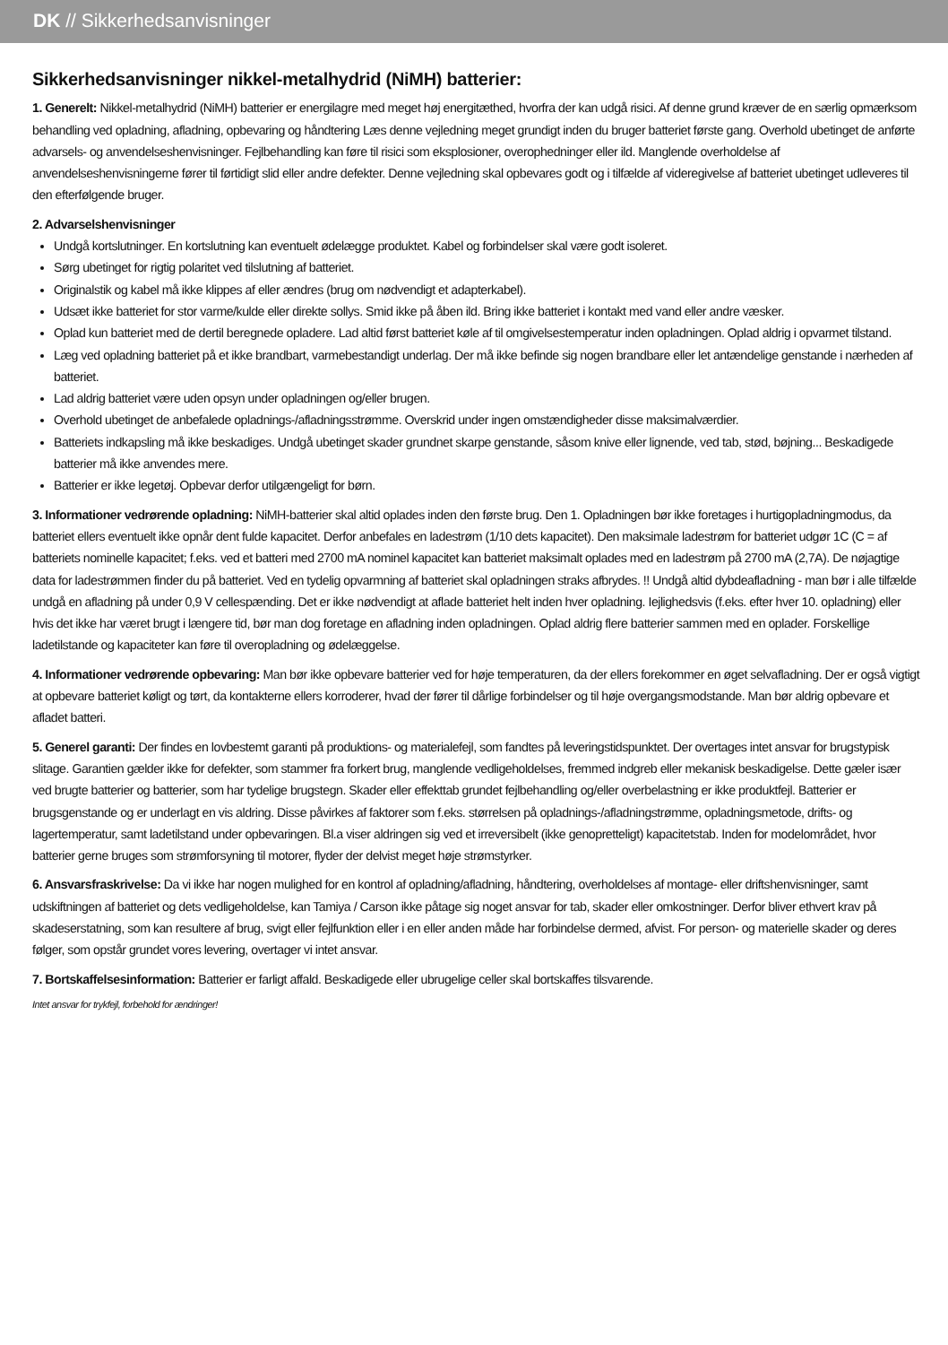DK // Sikkerhedsanvisninger
Sikkerhedsanvisninger nikkel-metalhydrid (NiMH) batterier:
1. Generelt: Nikkel-metalhydrid (NiMH) batterier er energilagre med meget høj energitæthed, hvorfra der kan udgå risici. Af denne grund kræver de en særlig opmærksom behandling ved opladning, afladning, opbevaring og håndtering Læs denne vejledning meget grundigt inden du bruger batteriet første gang. Overhold ubetinget de anførte advarsels- og anvendelseshenvisninger. Fejlbehandling kan føre til risici som eksplosioner, overophedninger eller ild. Manglende overholdelse af anvendelseshenvisningerne fører til førtidigt slid eller andre defekter. Denne vejledning skal opbevares godt og i tilfælde af videregivelse af batteriet ubetinget udleveres til den efterfølgende bruger.
2. Advarselshenvisninger
Undgå kortslutninger. En kortslutning kan eventuelt ødelægge produktet. Kabel og forbindelser skal være godt isoleret.
Sørg ubetinget for rigtig polaritet ved tilslutning af batteriet.
Originalstik og kabel må ikke klippes af eller ændres (brug om nødvendigt et adapterkabel).
Udsæt ikke batteriet for stor varme/kulde eller direkte sollys. Smid ikke på åben ild. Bring ikke batteriet i kontakt med vand eller andre væsker.
Oplad kun batteriet med de dertil beregnede opladere. Lad altid først batteriet køle af til omgivelsestemperatur inden opladningen. Oplad aldrig i opvarmet tilstand.
Læg ved opladning batteriet på et ikke brandbart, varmebestandigt underlag. Der må ikke befinde sig nogen brandbare eller let antændelige genstande i nærheden af batteriet.
Lad aldrig batteriet være uden opsyn under opladningen og/eller brugen.
Overhold ubetinget de anbefalede opladnings-/afladningsstrømme. Overskrid under ingen omstændigheder disse maksimalværdier.
Batteriets indkapsling må ikke beskadiges. Undgå ubetinget skader grundnet skarpe genstande, såsom knive eller lignende, ved tab, stød, bøjning... Beskadigede batterier må ikke anvendes mere.
Batterier er ikke legetøj. Opbevar derfor utilgængeligt for børn.
3. Informationer vedrørende opladning: NiMH-batterier skal altid oplades inden den første brug. Den 1. Opladningen bør ikke foretages i hurtigopladningmodus, da batteriet ellers eventuelt ikke opnår dent fulde kapacitet. Derfor anbefales en ladestrøm (1/10 dets kapacitet). Den maksimale ladestrøm for batteriet udgør 1C (C = af batteriets nominelle kapacitet; f.eks. ved et batteri med 2700 mA nominel kapacitet kan batteriet maksimalt oplades med en ladestrøm på 2700 mA (2,7A). De nøjagtige data for ladestrømmen finder du på batteriet. Ved en tydelig opvarmning af batteriet skal opladningen straks afbrydes. !! Undgå altid dybdeafladning - man bør i alle tilfælde undgå en afladning på under 0,9 V cellespænding. Det er ikke nødvendigt at aflade batteriet helt inden hver opladning. Iejlighedsvis (f.eks. efter hver 10. opladning) eller hvis det ikke har været brugt i længere tid, bør man dog foretage en afladning inden opladningen. Oplad aldrig flere batterier sammen med en oplader. Forskellige ladetilstande og kapaciteter kan føre til overopladning og ødelæggelse.
4. Informationer vedrørende opbevaring: Man bør ikke opbevare batterier ved for høje temperaturen, da der ellers forekommer en øget selvafladning. Der er også vigtigt at opbevare batteriet køligt og tørt, da kontakterne ellers korroderer, hvad der fører til dårlige forbindelser og til høje overgangsmodstande. Man bør aldrig opbevare et afladet batteri.
5. Generel garanti: Der findes en lovbestemt garanti på produktions- og materialefejl, som fandtes på leveringstidspunktet. Der overtages intet ansvar for brugstypisk slitage. Garantien gælder ikke for defekter, som stammer fra forkert brug, manglende vedligeholdelses, fremmed indgreb eller mekanisk beskadigelse. Dette gæler især ved brugte batterier og batterier, som har tydelige brugstegn. Skader eller effekttab grundet fejlbehandling og/eller overbelastning er ikke produktfejl. Batterier er brugsgenstande og er underlagt en vis aldring. Disse påvirkes af faktorer som f.eks. størrelsen på opladnings-/afladningstrømme, opladningsmetode, drifts- og lagertemperatur, samt ladetilstand under opbevaringen. Bl.a viser aldringen sig ved et irreversibelt (ikke genopretteligt) kapacitetstab. Inden for modelområdet, hvor batterier gerne bruges som strømforsyning til motorer, flyder der delvist meget høje strømstyrker.
6. Ansvarsfraskrivelse: Da vi ikke har nogen mulighed for en kontrol af opladning/afladning, håndtering, overholdelses af montage- eller driftshenvisninger, samt udskiftningen af batteriet og dets vedligeholdelse, kan Tamiya / Carson ikke påtage sig noget ansvar for tab, skader eller omkostninger. Derfor bliver ethvert krav på skadeserstatning, som kan resultere af brug, svigt eller fejlfunktion eller i en eller anden måde har forbindelse dermed, afvist. For person- og materielle skader og deres følger, som opstår grundet vores levering, overtager vi intet ansvar.
7. Bortskaffelsesinformation: Batterier er farligt affald. Beskadigede eller ubrugelige celler skal bortskaffes tilsvarende.
Intet ansvar for trykfejl, forbehold for ændringer!